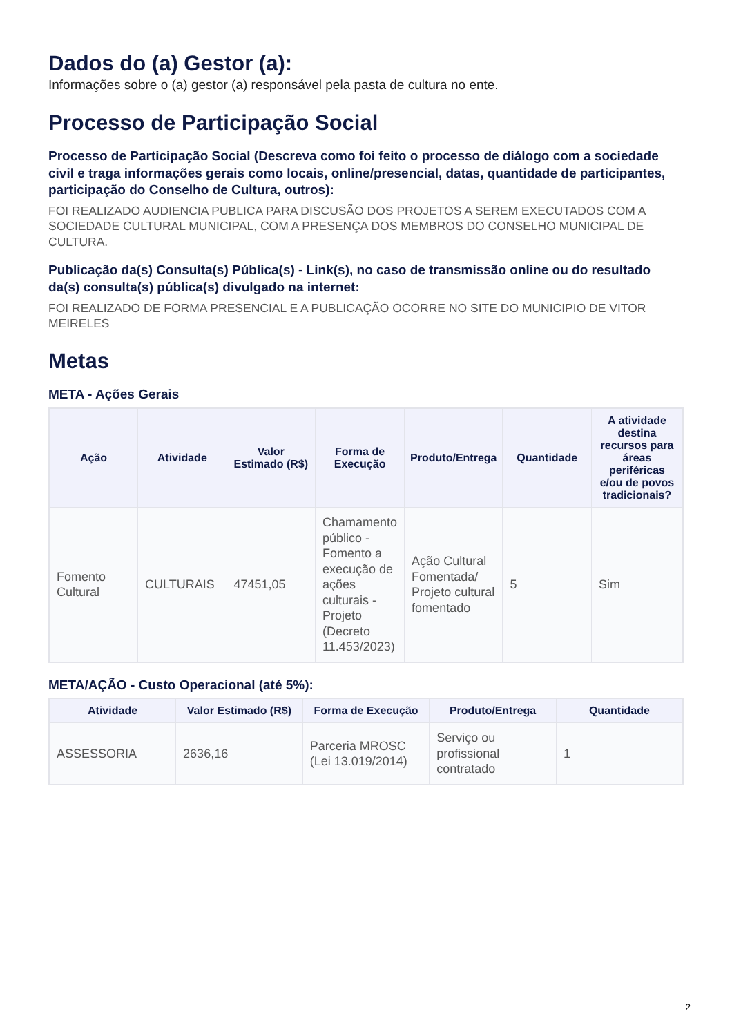Dados do (a) Gestor (a):
Informações sobre o (a) gestor (a) responsável pela pasta de cultura no ente.
Processo de Participação Social
Processo de Participação Social (Descreva como foi feito o processo de diálogo com a sociedade civil e traga informações gerais como locais, online/presencial, datas, quantidade de participantes, participação do Conselho de Cultura, outros):
FOI REALIZADO AUDIENCIA PUBLICA PARA DISCUSÃO DOS PROJETOS A SEREM EXECUTADOS COM A SOCIEDADE CULTURAL MUNICIPAL, COM A PRESENÇA DOS MEMBROS DO CONSELHO MUNICIPAL DE CULTURA.
Publicação da(s) Consulta(s) Pública(s) - Link(s), no caso de transmissão online ou do resultado da(s) consulta(s) pública(s) divulgado na internet:
FOI REALIZADO DE FORMA PRESENCIAL E A PUBLICAÇÃO OCORRE NO SITE DO MUNICIPIO DE VITOR MEIRELES
Metas
META - Ações Gerais
| Ação | Atividade | Valor Estimado (R$) | Forma de Execução | Produto/Entrega | Quantidade | A atividade destina recursos para áreas periféricas e/ou de povos tradicionais? |
| --- | --- | --- | --- | --- | --- | --- |
| Fomento Cultural | CULTURAIS | 47451,05 | Chamamento público - Fomento a execução de ações culturais - Projeto (Decreto 11.453/2023) | Ação Cultural Fomentada/ Projeto cultural fomentado | 5 | Sim |
META/AÇÃO - Custo Operacional (até 5%):
| Atividade | Valor Estimado (R$) | Forma de Execução | Produto/Entrega | Quantidade |
| --- | --- | --- | --- | --- |
| ASSESSORIA | 2636,16 | Parceria MROSC (Lei 13.019/2014) | Serviço ou profissional contratado | 1 |
2